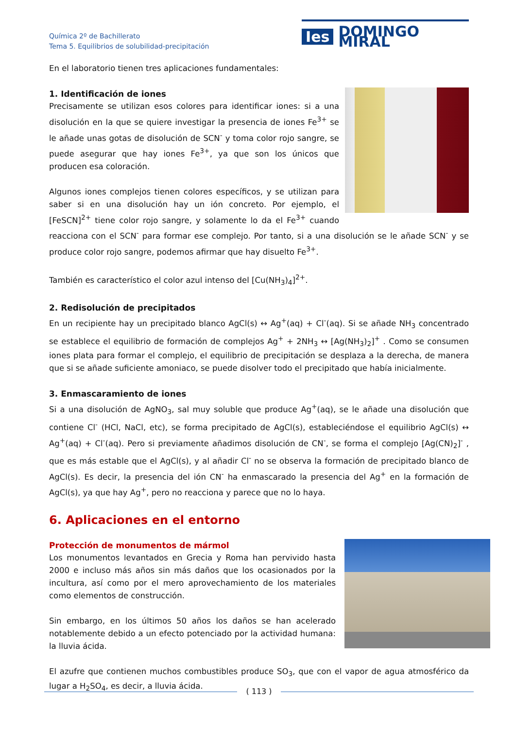Química 2º de Bachillerato
Tema 5. Equilibrios de solubilidad-precipitación
Ies DOMINGO MIRAL
En el laboratorio tienen tres aplicaciones fundamentales:
1. Identificación de iones
Precisamente se utilizan esos colores para identificar iones: si a una disolución en la que se quiere investigar la presencia de iones Fe<sup>3+</sup> se le añade unas gotas de disolución de SCN<sup>-</sup> y toma color rojo sangre, se puede asegurar que hay iones Fe<sup>3+</sup>, ya que son los únicos que producen esa coloración.
Algunos iones complejos tienen colores específicos, y se utilizan para saber si en una disolución hay un ión concreto. Por ejemplo, el [FeSCN]<sup>2+</sup> tiene color rojo sangre, y solamente lo da el Fe<sup>3+</sup> cuando reacciona con el SCN<sup>-</sup> para formar ese complejo. Por tanto, si a una disolución se le añade SCN<sup>-</sup> y se produce color rojo sangre, podemos afirmar que hay disuelto Fe<sup>3+</sup>.
También es característico el color azul intenso del [Cu(NH<sub>3</sub>)<sub>4</sub>]<sup>2+</sup>.
2. Redisolución de precipitados
En un recipiente hay un precipitado blanco AgCl(s) ↔ Ag<sup>+</sup>(aq) + Cl<sup>-</sup>(aq). Si se añade NH<sub>3</sub> concentrado se establece el equilibrio de formación de complejos Ag<sup>+</sup> + 2NH<sub>3</sub> ↔ [Ag(NH<sub>3</sub>)<sub>2</sub>]<sup>+</sup> . Como se consumen iones plata para formar el complejo, el equilibrio de precipitación se desplaza a la derecha, de manera que si se añade suficiente amoniaco, se puede disolver todo el precipitado que había inicialmente.
3. Enmascaramiento de iones
Si a una disolución de AgNO<sub>3</sub>, sal muy soluble que produce Ag<sup>+</sup>(aq), se le añade una disolución que contiene Cl<sup>-</sup> (HCl, NaCl, etc), se forma precipitado de AgCl(s), estableciéndose el equilibrio AgCl(s) ↔ Ag<sup>+</sup>(aq) + Cl<sup>-</sup>(aq). Pero si previamente añadimos disolución de CN<sup>-</sup>, se forma el complejo [Ag(CN)<sub>2</sub>]<sup>-</sup> , que es más estable que el AgCl(s), y al añadir Cl<sup>-</sup> no se observa la formación de precipitado blanco de AgCl(s). Es decir, la presencia del ión CN<sup>-</sup> ha enmascarado la presencia del Ag<sup>+</sup> en la formación de AgCl(s), ya que hay Ag<sup>+</sup>, pero no reacciona y parece que no lo haya.
6. Aplicaciones en el entorno
Protección de monumentos de mármol
Los monumentos levantados en Grecia y Roma han pervivido hasta 2000 e incluso más años sin más daños que los ocasionados por la incultura, así como por el mero aprovechamiento de los materiales como elementos de construcción.
Sin embargo, en los últimos 50 años los daños se han acelerado notablemente debido a un efecto potenciado por la actividad humana: la lluvia ácida.
El azufre que contienen muchos combustibles produce SO<sub>3</sub>, que con el vapor de agua atmosférico da lugar a H<sub>2</sub>SO<sub>4</sub>, es decir, a lluvia ácida.
( 113 )